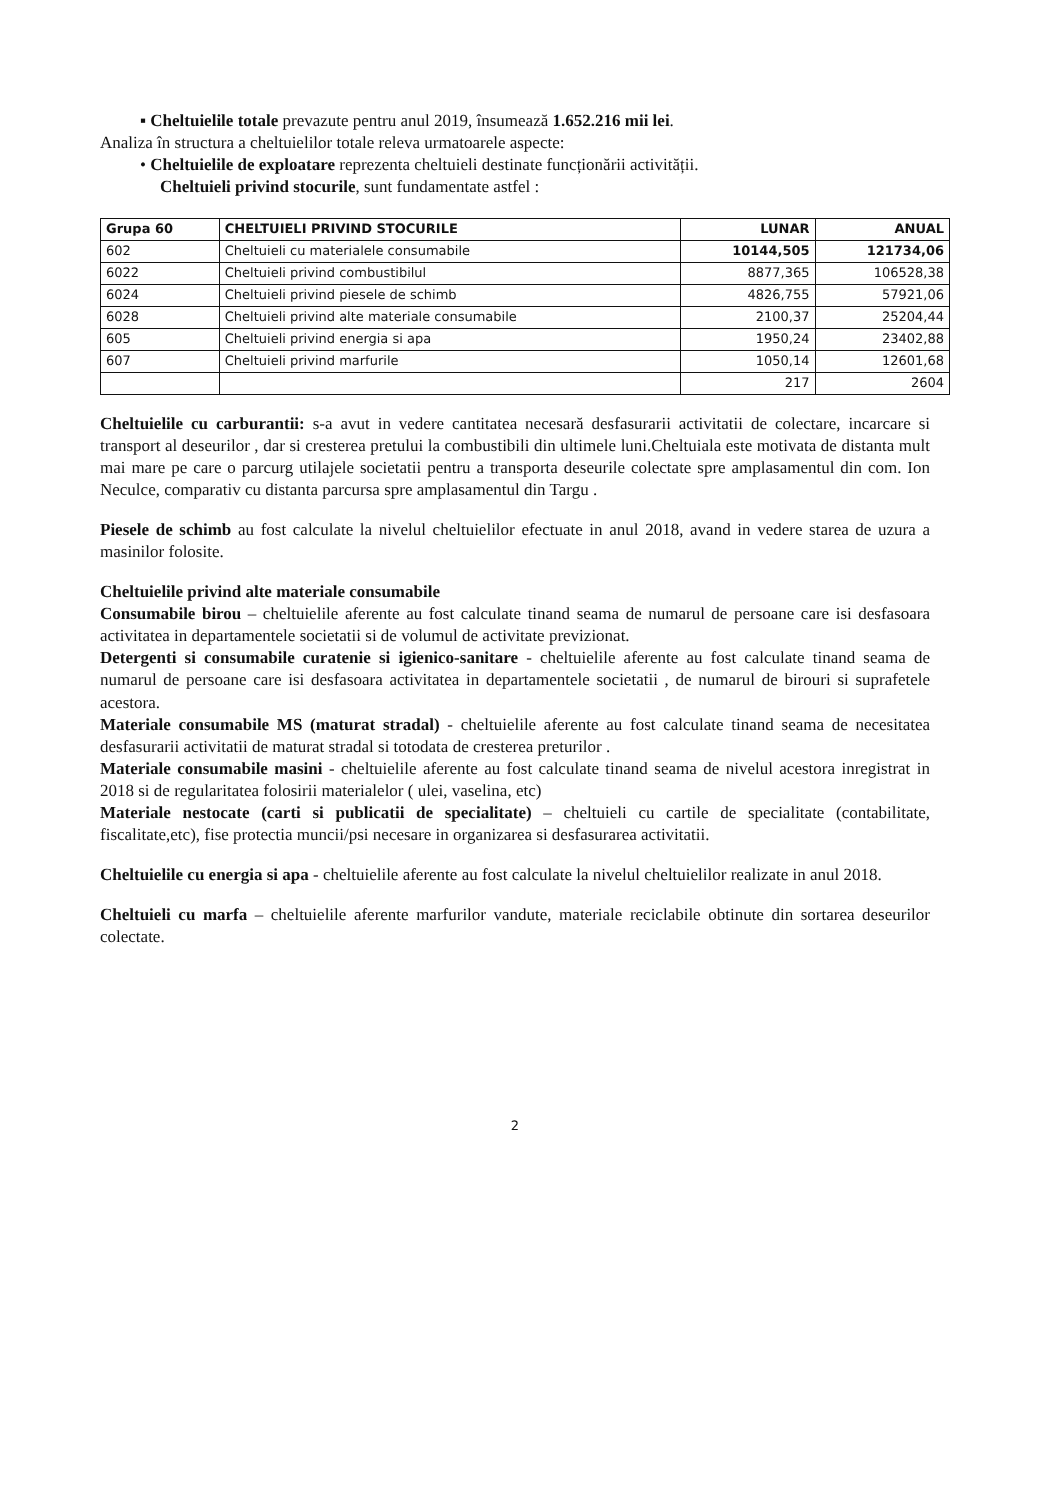▪ Cheltuielile totale prevazute pentru anul 2019, însumează 1.652.216 mii lei.
Analiza în structura a cheltuielilor totale releva urmatoarele aspecte:
• Cheltuielile de exploatare reprezenta cheltuieli destinate funcționării activității.
Cheltuieli privind stocurile, sunt fundamentate astfel :
| Grupa 60 | CHELTUIELI PRIVIND STOCURILE | LUNAR | ANUAL |
| --- | --- | --- | --- |
| 602 | Cheltuieli cu materialele consumabile | 10144,505 | 121734,06 |
| 6022 | Cheltuieli privind combustibilul | 8877,365 | 106528,38 |
| 6024 | Cheltuieli privind piesele de schimb | 4826,755 | 57921,06 |
| 6028 | Cheltuieli privind alte materiale consumabile | 2100,37 | 25204,44 |
| 605 | Cheltuieli privind energia si apa | 1950,24 | 23402,88 |
| 607 | Cheltuieli privind marfurile | 1050,14 | 12601,68 |
| | | 217 | 2604 |
Cheltuielile cu carburantii: s-a avut in vedere cantitatea necesară desfasurarii activitatii de colectare, incarcare si transport al deseurilor , dar si cresterea pretului la combustibili din ultimele luni.Cheltuiala este motivata de distanta mult mai mare pe care o parcurg utilajele societatii pentru a transporta deseurile colectate spre amplasamentul din com. Ion Neculce, comparativ cu distanta parcursa spre amplasamentul din Targu .
Piesele de schimb au fost calculate la nivelul cheltuielilor efectuate in anul 2018, avand in vedere starea de uzura a masinilor folosite.
Cheltuielile privind alte materiale consumabile
Consumabile birou – cheltuielile aferente au fost calculate tinand seama de numarul de persoane care isi desfasoara activitatea in departamentele societatii si de volumul de activitate previzionat.
Detergenti si consumabile curatenie si igienico-sanitare - cheltuielile aferente au fost calculate tinand seama de numarul de persoane care isi desfasoara activitatea in departamentele societatii , de numarul de birouri si suprafetele acestora.
Materiale consumabile MS (maturat stradal) - cheltuielile aferente au fost calculate tinand seama de necesitatea desfasurarii activitatii de maturat stradal si totodata de cresterea preturilor .
Materiale consumabile masini - cheltuielile aferente au fost calculate tinand seama de nivelul acestora inregistrat in 2018 si de regularitatea folosirii materialelor ( ulei, vaselina, etc)
Materiale nestocate (carti si publicatii de specialitate) – cheltuieli cu cartile de specialitate (contabilitate, fiscalitate,etc), fise protectia muncii/psi necesare in organizarea si desfasurarea activitatii.
Cheltuielile cu energia si apa - cheltuielile aferente au fost calculate la nivelul cheltuielilor realizate in anul 2018.
Cheltuieli cu marfa – cheltuielile aferente marfurilor vandute, materiale reciclabile obtinute din sortarea deseurilor colectate.
2